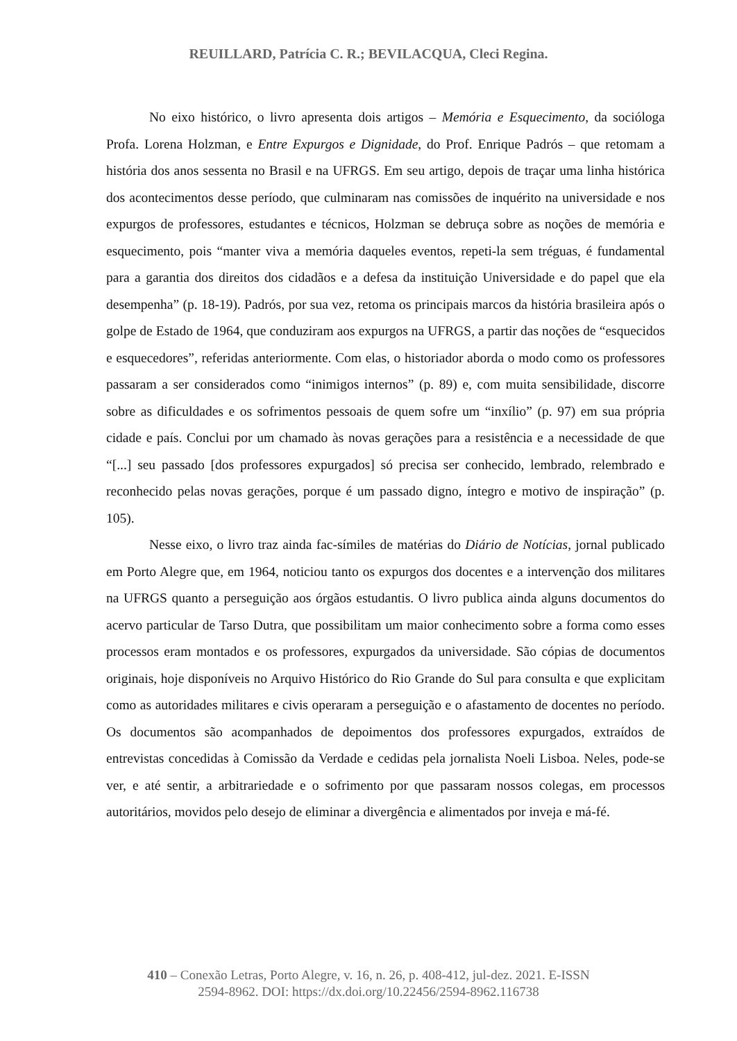REUILLARD, Patrícia C. R.; BEVILACQUA, Cleci Regina.
No eixo histórico, o livro apresenta dois artigos – Memória e Esquecimento, da socióloga Profa. Lorena Holzman, e Entre Expurgos e Dignidade, do Prof. Enrique Padrós – que retomam a história dos anos sessenta no Brasil e na UFRGS. Em seu artigo, depois de traçar uma linha histórica dos acontecimentos desse período, que culminaram nas comissões de inquérito na universidade e nos expurgos de professores, estudantes e técnicos, Holzman se debruça sobre as noções de memória e esquecimento, pois “manter viva a memória daqueles eventos, repeti-la sem tréguas, é fundamental para a garantia dos direitos dos cidadãos e a defesa da instituição Universidade e do papel que ela desempenha” (p. 18-19). Padrós, por sua vez, retoma os principais marcos da história brasileira após o golpe de Estado de 1964, que conduziram aos expurgos na UFRGS, a partir das noções de “esquecidos e esquecedores”, referidas anteriormente. Com elas, o historiador aborda o modo como os professores passaram a ser considerados como “inimigos internos” (p. 89) e, com muita sensibilidade, discorre sobre as dificuldades e os sofrimentos pessoais de quem sofre um “inxílio” (p. 97) em sua própria cidade e país. Conclui por um chamado às novas gerações para a resistência e a necessidade de que “[...] seu passado [dos professores expurgados] só precisa ser conhecido, lembrado, relembrado e reconhecido pelas novas gerações, porque é um passado digno, íntegro e motivo de inspiração” (p. 105).
Nesse eixo, o livro traz ainda fac-símiles de matérias do Diário de Notícias, jornal publicado em Porto Alegre que, em 1964, noticiou tanto os expurgos dos docentes e a intervenção dos militares na UFRGS quanto a perseguição aos órgãos estudantis. O livro publica ainda alguns documentos do acervo particular de Tarso Dutra, que possibilitam um maior conhecimento sobre a forma como esses processos eram montados e os professores, expurgados da universidade. São cópias de documentos originais, hoje disponíveis no Arquivo Histórico do Rio Grande do Sul para consulta e que explicitam como as autoridades militares e civis operaram a perseguição e o afastamento de docentes no período. Os documentos são acompanhados de depoimentos dos professores expurgados, extraídos de entrevistas concedidas à Comissão da Verdade e cedidas pela jornalista Noeli Lisboa. Neles, pode-se ver, e até sentir, a arbitrariedade e o sofrimento por que passaram nossos colegas, em processos autoritários, movidos pelo desejo de eliminar a divergência e alimentados por inveja e má-fé.
410 – Conexão Letras, Porto Alegre, v. 16, n. 26, p. 408-412, jul-dez. 2021. E-ISSN
2594-8962. DOI: https://dx.doi.org/10.22456/2594-8962.116738